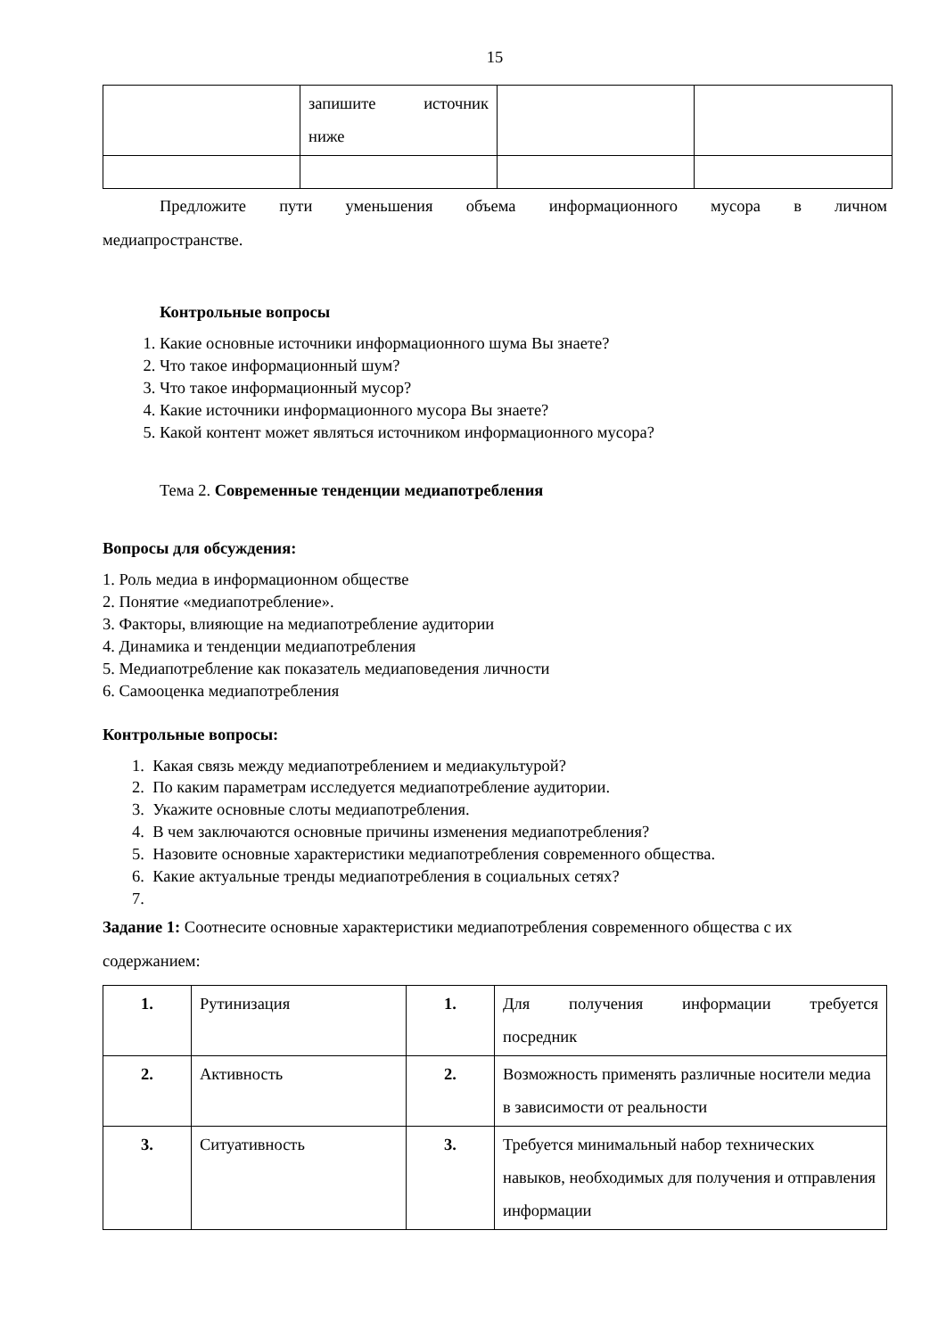15
| | запишите источник ниже | | |
Предложите пути уменьшения объема информационного мусора в личном
медиапространстве.
Контрольные вопросы
1. Какие основные источники информационного шума Вы знаете?
2. Что такое информационный шум?
3. Что такое информационный мусор?
4. Какие источники информационного мусора Вы знаете?
5. Какой контент может являться источником информационного мусора?
Тема 2. Современные тенденции медиапотребления
Вопросы для обсуждения:
1. Роль медиа в информационном обществе
2. Понятие «медиапотребление».
3. Факторы, влияющие на медиапотребление аудитории
4. Динамика и тенденции медиапотребления
5. Медиапотребление как показатель медиаповедения личности
6. Самооценка медиапотребления
Контрольные вопросы:
1. Какая связь между медиапотреблением и медиакультурой?
2. По каким параметрам исследуется медиапотребление аудитории.
3. Укажите основные слоты медиапотребления.
4. В чем заключаются основные причины изменения медиапотребления?
5. Назовите основные характеристики медиапотребления современного общества.
6. Какие актуальные тренды медиапотребления в социальных сетях?
7.
Задание 1: Соотнесите основные характеристики медиапотребления современного общества с их содержанием:
| 1. | Рутинизация | 1. | Для получения информации требуется посредник |
| 2. | Активность | 2. | Возможность применять различные носители медиа в зависимости от реальности |
| 3. | Ситуативность | 3. | Требуется минимальный набор технических навыков, необходимых для получения и отправления информации |